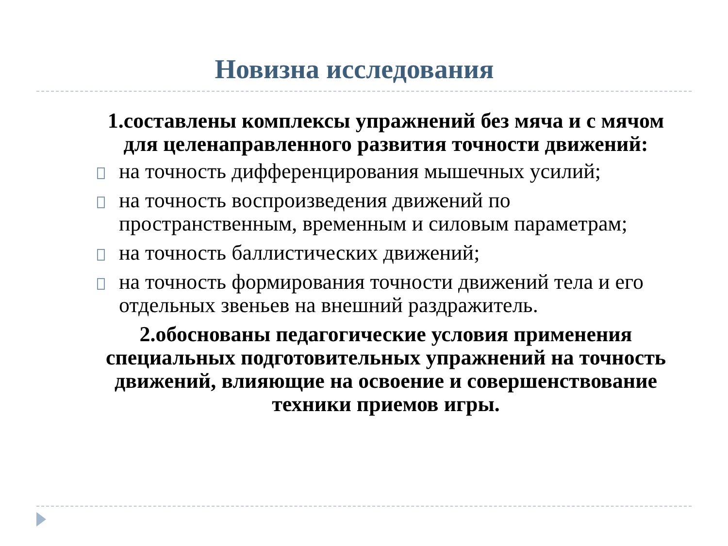Новизна исследования
1.составлены комплексы упражнений без мяча и с мячом для целенаправленного развития точности движений:
на точность дифференцирования мышечных усилий;
на точность воспроизведения движений по пространственным, временным и силовым параметрам;
на точность баллистических движений;
на точность формирования точности движений тела и его отдельных звеньев на внешний раздражитель.
2.обоснованы педагогические условия применения специальных подготовительных упражнений на точность движений, влияющие на освоение и совершенствование техники приемов игры.